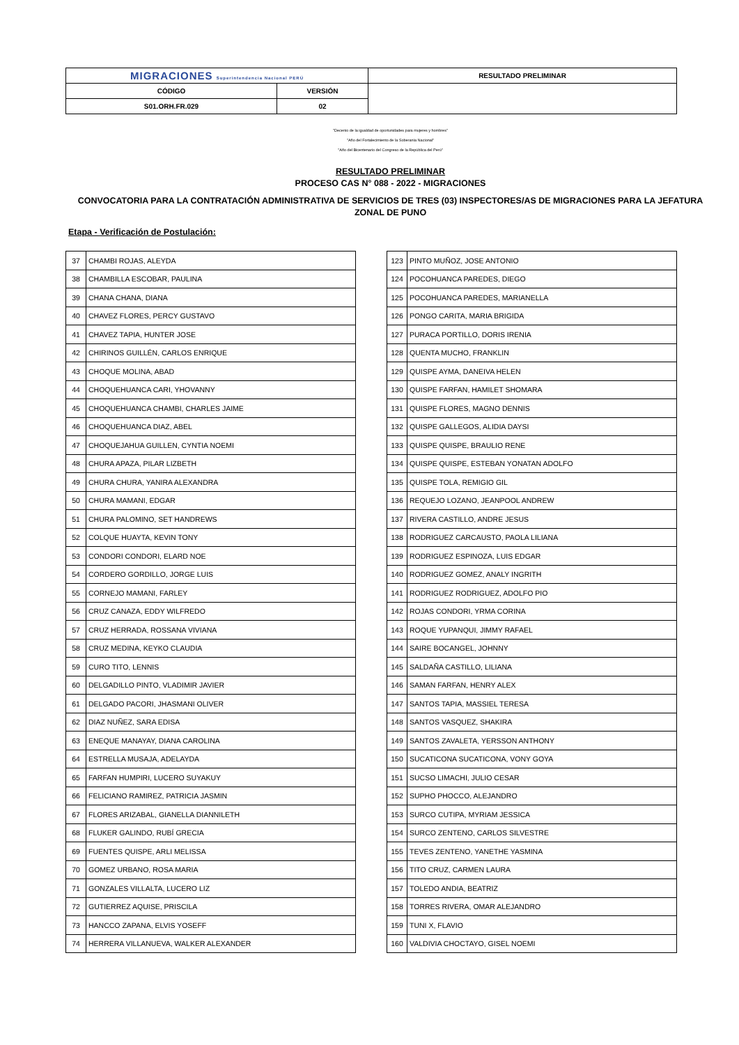| MIGRACIONES Superintendencia Nacional PERÚ | | RESULTADO PRELIMINAR |
| CÓDIGO | VERSIÓN | |
| S01.ORH.FR.029 | 02 | |
"Decenio de la igualdad de oportunidades para mujeres y hombres"
"Año del Fortalecimiento de la Soberanía Nacional"
"Año del Bicentenario del Congreso de la República del Perú"
RESULTADO PRELIMINAR
PROCESO CAS N° 088 - 2022 - MIGRACIONES
CONVOCATORIA PARA LA CONTRATACIÓN ADMINISTRATIVA DE SERVICIOS DE TRES (03) INSPECTORES/AS DE MIGRACIONES PARA LA JEFATURA ZONAL DE PUNO
Etapa - Verificación de Postulación:
| 37 | CHAMBI ROJAS, ALEYDA |
| 38 | CHAMBILLA ESCOBAR, PAULINA |
| 39 | CHANA CHANA, DIANA |
| 40 | CHAVEZ FLORES, PERCY GUSTAVO |
| 41 | CHAVEZ TAPIA, HUNTER JOSE |
| 42 | CHIRINOS GUILLÉN, CARLOS ENRIQUE |
| 43 | CHOQUE MOLINA, ABAD |
| 44 | CHOQUEHUANCA CARI, YHOVANNY |
| 45 | CHOQUEHUANCA CHAMBI, CHARLES JAIME |
| 46 | CHOQUEHUANCA DIAZ, ABEL |
| 47 | CHOQUEJAHUA GUILLEN, CYNTIA NOEMI |
| 48 | CHURA APAZA, PILAR LIZBETH |
| 49 | CHURA CHURA, YANIRA ALEXANDRA |
| 50 | CHURA MAMANI, EDGAR |
| 51 | CHURA PALOMINO, SET HANDREWS |
| 52 | COLQUE HUAYTA, KEVIN TONY |
| 53 | CONDORI CONDORI, ELARD NOE |
| 54 | CORDERO GORDILLO, JORGE LUIS |
| 55 | CORNEJO MAMANI, FARLEY |
| 56 | CRUZ CANAZA, EDDY WILFREDO |
| 57 | CRUZ HERRADA, ROSSANA VIVIANA |
| 58 | CRUZ MEDINA, KEYKO CLAUDIA |
| 59 | CURO TITO, LENNIS |
| 60 | DELGADILLO PINTO, VLADIMIR JAVIER |
| 61 | DELGADO PACORI, JHASMANI OLIVER |
| 62 | DIAZ NUÑEZ, SARA EDISA |
| 63 | ENEQUE MANAYAY, DIANA CAROLINA |
| 64 | ESTRELLA MUSAJA, ADELAYDA |
| 65 | FARFAN HUMPIRI, LUCERO SUYAKUY |
| 66 | FELICIANO RAMIREZ, PATRICIA JASMIN |
| 67 | FLORES ARIZABAL, GIANELLA DIANNILETH |
| 68 | FLUKER GALINDO, RUBÍ GRECIA |
| 69 | FUENTES QUISPE, ARLI MELISSA |
| 70 | GOMEZ URBANO, ROSA MARIA |
| 71 | GONZALES VILLALTA, LUCERO LIZ |
| 72 | GUTIERREZ AQUISE, PRISCILA |
| 73 | HANCCO ZAPANA, ELVIS YOSEFF |
| 74 | HERRERA VILLANUEVA, WALKER ALEXANDER |
| 123 | PINTO MUÑOZ, JOSE ANTONIO |
| 124 | POCOHUANCA PAREDES, DIEGO |
| 125 | POCOHUANCA PAREDES, MARIANELLA |
| 126 | PONGO CARITA, MARIA BRIGIDA |
| 127 | PURACA PORTILLO, DORIS IRENIA |
| 128 | QUENTA MUCHO, FRANKLIN |
| 129 | QUISPE AYMA, DANEIVA HELEN |
| 130 | QUISPE FARFAN, HAMILET SHOMARA |
| 131 | QUISPE FLORES, MAGNO DENNIS |
| 132 | QUISPE GALLEGOS, ALIDIA DAYSI |
| 133 | QUISPE QUISPE, BRAULIO RENE |
| 134 | QUISPE QUISPE, ESTEBAN YONATAN ADOLFO |
| 135 | QUISPE TOLA, REMIGIO GIL |
| 136 | REQUEJO LOZANO, JEANPOOL ANDREW |
| 137 | RIVERA CASTILLO, ANDRE JESUS |
| 138 | RODRIGUEZ CARCAUSTO, PAOLA LILIANA |
| 139 | RODRIGUEZ ESPINOZA, LUIS EDGAR |
| 140 | RODRIGUEZ GOMEZ, ANALY INGRITH |
| 141 | RODRIGUEZ RODRIGUEZ, ADOLFO PIO |
| 142 | ROJAS CONDORI, YRMA CORINA |
| 143 | ROQUE YUPANQUI, JIMMY RAFAEL |
| 144 | SAIRE BOCANGEL, JOHNNY |
| 145 | SALDAÑA CASTILLO, LILIANA |
| 146 | SAMAN FARFAN, HENRY ALEX |
| 147 | SANTOS TAPIA, MASSIEL TERESA |
| 148 | SANTOS VASQUEZ, SHAKIRA |
| 149 | SANTOS ZAVALETA, YERSSON ANTHONY |
| 150 | SUCATICONA SUCATICONA, VONY GOYA |
| 151 | SUCSO LIMACHI, JULIO CESAR |
| 152 | SUPHO PHOCCO, ALEJANDRO |
| 153 | SURCO CUTIPA, MYRIAM JESSICA |
| 154 | SURCO ZENTENO, CARLOS SILVESTRE |
| 155 | TEVES ZENTENO, YANETHE YASMINA |
| 156 | TITO CRUZ, CARMEN LAURA |
| 157 | TOLEDO ANDIA, BEATRIZ |
| 158 | TORRES RIVERA, OMAR ALEJANDRO |
| 159 | TUNI X, FLAVIO |
| 160 | VALDIVIA CHOCTAYO, GISEL NOEMI |